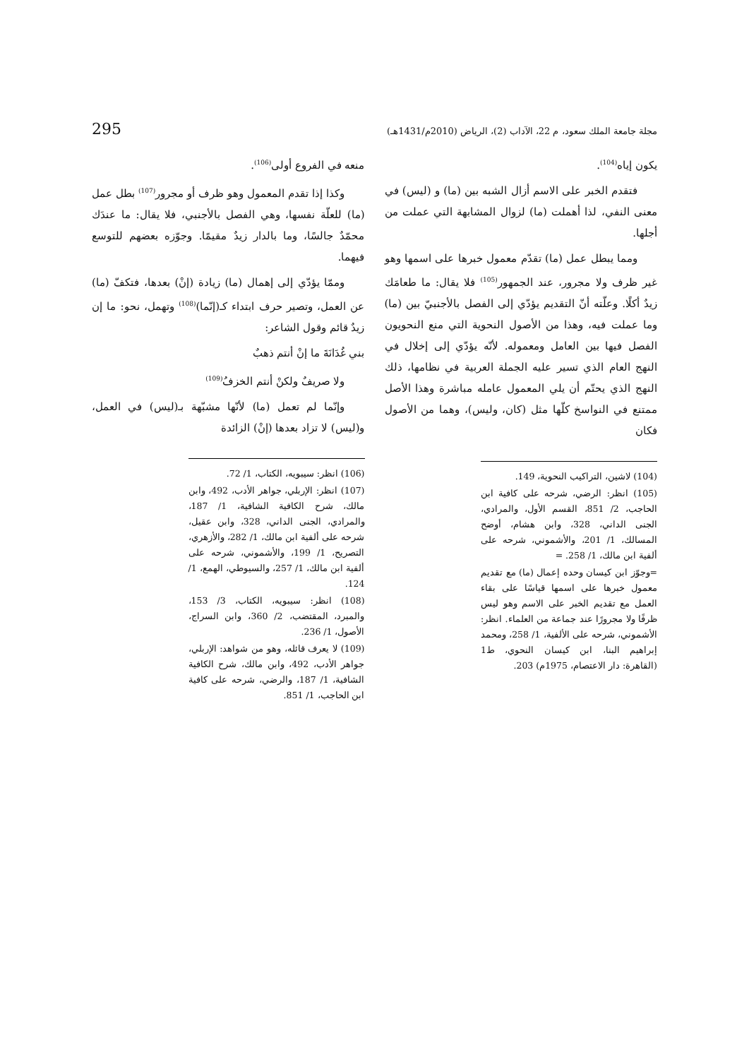مجلة جامعة الملك سعود، م 22، الآداب (2)، الرياض (2010م/1431هـ) 295
يكون إياه<sup>(104)</sup>.
فتقدم الخبر على الاسم أزال الشبه بين (ما) و (ليس) في معنى النفي، لذا أهملت (ما) لزوال المشابهة التي عملت من أجلها.
ومما يبطل عمل (ما) تقدّم معمول خبرها على اسمها وهو غير ظرف ولا مجرور، عند الجمهور<sup>(105)</sup> فلا يقال: ما طعامَك زيدٌ أكلًا. وعلّته أنّ التقديم يؤدّي إلى الفصل بالأجنبيّ بين (ما) وما عملت فيه، وهذا من الأصول النحوية التي منع النحويون الفصل فيها بين العامل ومعموله. لأنّه يؤدّي إلى إخلال في النهج العام الذي تسير عليه الجملة العربية في نظامها، ذلك النهج الذي يحتّم أن يلي المعمول عامله مباشرة وهذا الأصل ممتنع في النواسخ كلّها مثل (كان، وليس)، وهما من الأصول فكان
(104) لاشين، التراكيب النحوية، 149.
(105) انظر: الرضي، شرحه على كافية ابن الحاجب، 2/ 851، القسم الأول، والمرادي، الجنى الداني، 328، وابن هشام، أوضح المسالك، 1/ 201، والأشموني، شرحه على ألفية ابن مالك، 1/ 258. =
=وجوّز ابن كيسان وحده إعمال (ما) مع تقديم معمول خبرها على اسمها قياسًا على بقاء العمل مع تقديم الخبر على الاسم وهو ليس ظرفًا ولا مجرورًا عند جماعة من العلماء. انظر: الأشموني، شرحه على الألفية، 1/ 258، ومحمد إبراهيم البنا، ابن كيسان النحوي، ط1 (القاهرة: دار الاعتصام، 1975م) 203.
منعه في الفروع أولى<sup>(106)</sup>.
وكذا إذا تقدم المعمول وهو ظرف أو مجرور<sup>(107)</sup> بطل عمل (ما) للعلّة نفسها، وهي الفصل بالأجنبي، فلا يقال: ما عندَك محمّدٌ جالسًا، وما بالدار زيدٌ مقيمًا. وجوّزه بعضهم للتوسع فيهما.
وممّا يؤدّي إلى إهمال (ما) زيادة (إنْ) بعدها، فتكفّ (ما) عن العمل، وتصير حرف ابتداء كـ(إنّما)<sup>(108)</sup> وتهمل، نحو: ما إن زيدٌ قائم وقول الشاعر:
بني غُدَانَةَ ما إنْ أنتم ذهبٌ
ولا صريفٌ ولكنْ أنتم الخزفُ<sup>(109)</sup>
وإنّما لم تعمل (ما) لأنّها مشبّهة بـ(ليس) في العمل، و(ليس) لا تزاد بعدها (إنْ) الزائدة
(106) انظر: سيبويه، الكتاب، 1/ 72.
(107) انظر: الإربلي، جواهر الأدب، 492، وابن مالك، شرح الكافية الشافية، 1/ 187، والمرادي، الجنى الداني، 328، وابن عقيل، شرحه على ألفية ابن مالك، 1/ 282، والأزهري، التصريح، 1/ 199، والأشموني، شرحه على ألفية ابن مالك، 1/ 257، والسيوطي، الهمع، 1/ 124.
(108) انظر: سيبويه، الكتاب، 3/ 153، والمبرد، المقتضب، 2/ 360، وابن السراج، الأصول، 1/ 236.
(109) لا يعرف قائله، وهو من شواهد: الإربلي، جواهر الأدب، 492، وابن مالك، شرح الكافية الشافية، 1/ 187، والرضي، شرحه على كافية ابن الحاجب، 1/ 851.